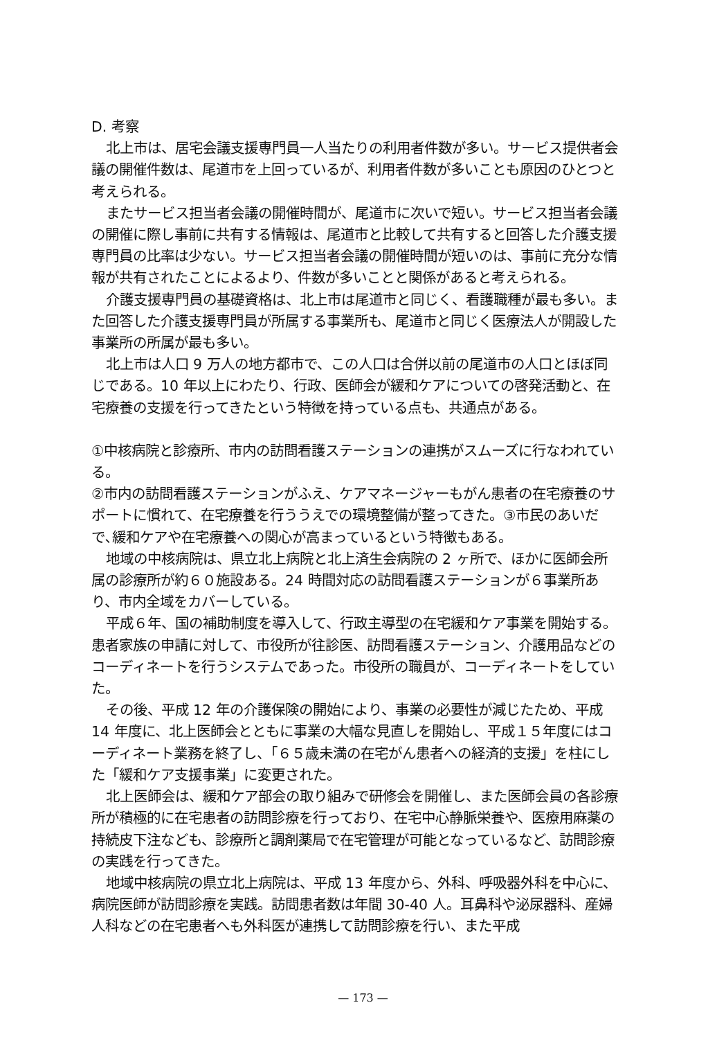D. 考察
北上市は、居宅会議支援専門員一人当たりの利用者件数が多い。サービス提供者会議の開催件数は、尾道市を上回っているが、利用者件数が多いことも原因のひとつと考えられる。
またサービス担当者会議の開催時間が、尾道市に次いで短い。サービス担当者会議の開催に際し事前に共有する情報は、尾道市と比較して共有すると回答した介護支援専門員の比率は少ない。サービス担当者会議の開催時間が短いのは、事前に充分な情報が共有されたことによるより、件数が多いことと関係があると考えられる。
介護支援専門員の基礎資格は、北上市は尾道市と同じく、看護職種が最も多い。また回答した介護支援専門員が所属する事業所も、尾道市と同じく医療法人が開設した事業所の所属が最も多い。
北上市は人口 9 万人の地方都市で、この人口は合併以前の尾道市の人口とほぼ同じである。10 年以上にわたり、行政、医師会が緩和ケアについての啓発活動と、在宅療養の支援を行ってきたという特徴を持っている点も、共通点がある。
①中核病院と診療所、市内の訪問看護ステーションの連携がスムーズに行なわれている。
②市内の訪問看護ステーションがふえ、ケアマネージャーもがん患者の在宅療養のサポートに慣れて、在宅療養を行ううえでの環境整備が整ってきた。③市民のあいだで､緩和ケアや在宅療養への関心が高まっているという特徴もある。
地域の中核病院は、県立北上病院と北上済生会病院の 2 ヶ所で、ほかに医師会所属の診療所が約６０施設ある。24 時間対応の訪問看護ステーションが６事業所あり、市内全域をカバーしている。
平成６年、国の補助制度を導入して、行政主導型の在宅緩和ケア事業を開始する。患者家族の申請に対して、市役所が往診医、訪問看護ステーション、介護用品などのコーディネートを行うシステムであった。市役所の職員が、コーディネートをしていた。
その後、平成 12 年の介護保険の開始により、事業の必要性が減じたため、平成 14 年度に、北上医師会とともに事業の大幅な見直しを開始し、平成１５年度にはコーディネート業務を終了し、「６５歳未満の在宅がん患者への経済的支援」を柱にした「緩和ケア支援事業」に変更された。
北上医師会は、緩和ケア部会の取り組みで研修会を開催し、また医師会員の各診療所が積極的に在宅患者の訪問診療を行っており、在宅中心静脈栄養や、医療用麻薬の持続皮下注なども、診療所と調剤薬局で在宅管理が可能となっているなど、訪問診療の実践を行ってきた。
地域中核病院の県立北上病院は、平成 13 年度から、外科、呼吸器外科を中心に、病院医師が訪問診療を実践。訪問患者数は年間 30-40 人。耳鼻科や泌尿器科、産婦人科などの在宅患者へも外科医が連携して訪問診療を行い、また平成
— 173 —